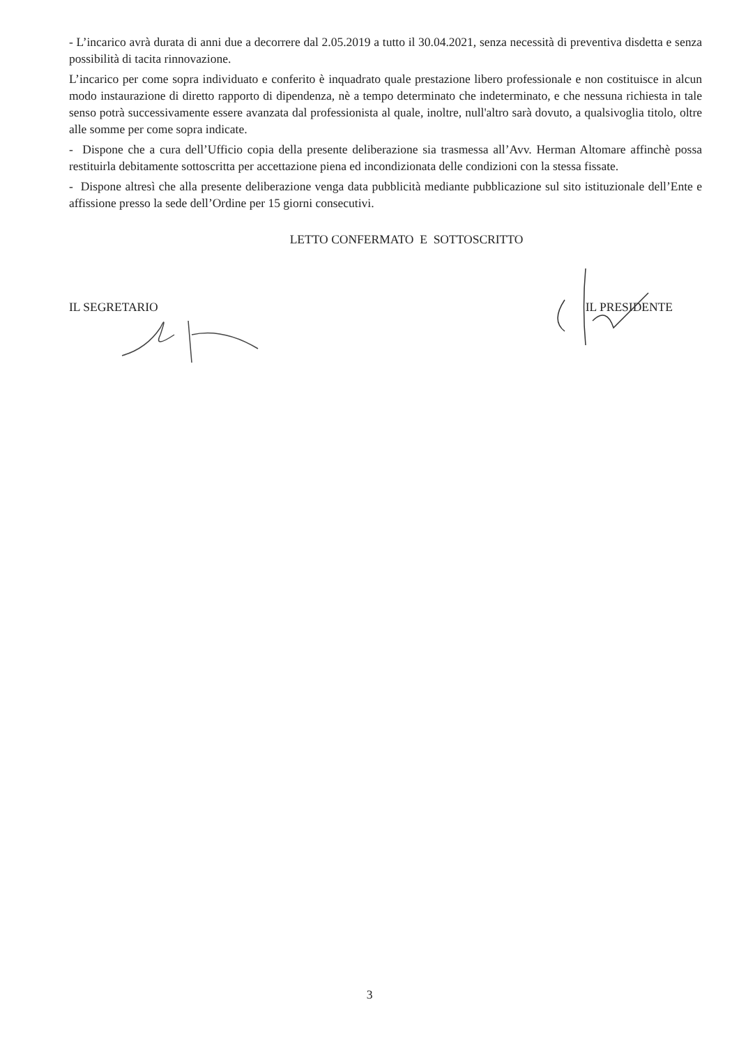- L’incarico avrà durata di anni due a decorrere dal 2.05.2019 a tutto il 30.04.2021, senza necessità di preventiva disdetta e senza possibilità di tacita rinnovazione.
L’incarico per come sopra individuato e conferito è inquadrato quale prestazione libero professionale e non costituisce in alcun modo instaurazione di diretto rapporto di dipendenza, nè a tempo determinato che indeterminato, e che nessuna richiesta in tale senso potrà successivamente essere avanzata dal professionista al quale, inoltre, null'altro sarà dovuto, a qualsivoglia titolo, oltre alle somme per come sopra indicate.
- Dispone che a cura dell’Ufficio copia della presente deliberazione sia trasmessa all’Avv. Herman Altomare affinchè possa restituirla debitamente sottoscritta per accettazione piena ed incondizionata delle condizioni con la stessa fissate.
- Dispone altresì che alla presente deliberazione venga data pubblicità mediante pubblicazione sul sito istituzionale dell’Ente e affissione presso la sede dell’Ordine per 15 giorni consecutivi.
LETTO CONFERMATO E SOTTOSCRITTO
IL SEGRETARIO IL PRESIDENTE
3